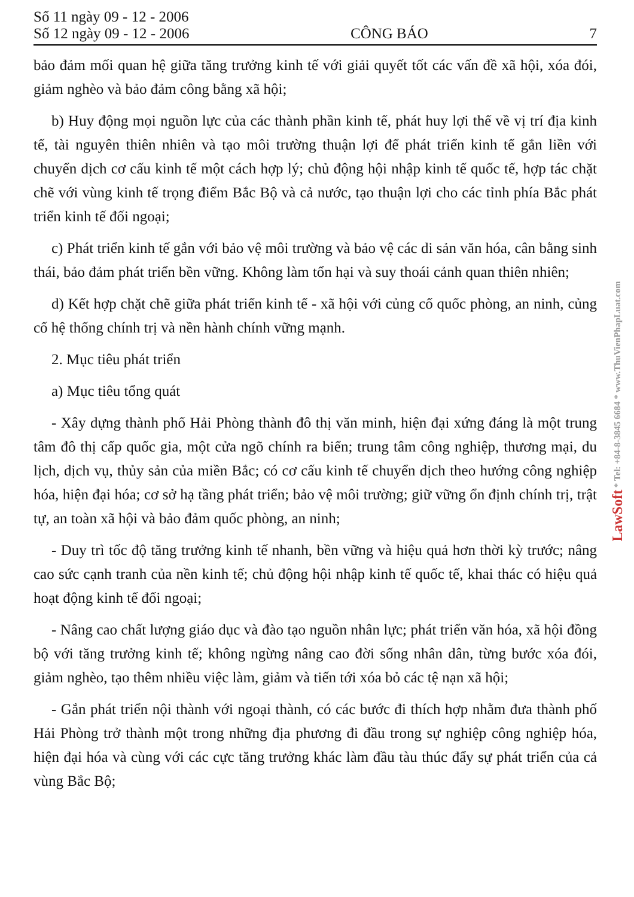Số 11 ngày 09 - 12 - 2006
Số 12 ngày 09 - 12 - 2006
CÔNG BÁO
7
bảo đảm mối quan hệ giữa tăng trưởng kinh tế với giải quyết tốt các vấn đề xã hội, xóa đói, giảm nghèo và bảo đảm công bằng xã hội;
b) Huy động mọi nguồn lực của các thành phần kinh tế, phát huy lợi thế về vị trí địa kinh tế, tài nguyên thiên nhiên và tạo môi trường thuận lợi để phát triển kinh tế gắn liền với chuyển dịch cơ cấu kinh tế một cách hợp lý; chủ động hội nhập kinh tế quốc tế, hợp tác chặt chẽ với vùng kinh tế trọng điểm Bắc Bộ và cả nước, tạo thuận lợi cho các tỉnh phía Bắc phát triển kinh tế đối ngoại;
c) Phát triển kinh tế gắn với bảo vệ môi trường và bảo vệ các di sản văn hóa, cân bằng sinh thái, bảo đảm phát triển bền vững. Không làm tổn hại và suy thoái cảnh quan thiên nhiên;
d) Kết hợp chặt chẽ giữa phát triển kinh tế - xã hội với củng cố quốc phòng, an ninh, củng cố hệ thống chính trị và nền hành chính vững mạnh.
2. Mục tiêu phát triển
a) Mục tiêu tổng quát
- Xây dựng thành phố Hải Phòng thành đô thị văn minh, hiện đại xứng đáng là một trung tâm đô thị cấp quốc gia, một cửa ngõ chính ra biển; trung tâm công nghiệp, thương mại, du lịch, dịch vụ, thủy sản của miền Bắc; có cơ cấu kinh tế chuyển dịch theo hướng công nghiệp hóa, hiện đại hóa; cơ sở hạ tầng phát triển; bảo vệ môi trường; giữ vững ổn định chính trị, trật tự, an toàn xã hội và bảo đảm quốc phòng, an ninh;
- Duy trì tốc độ tăng trưởng kinh tế nhanh, bền vững và hiệu quả hơn thời kỳ trước; nâng cao sức cạnh tranh của nền kinh tế; chủ động hội nhập kinh tế quốc tế, khai thác có hiệu quả hoạt động kinh tế đối ngoại;
- Nâng cao chất lượng giáo dục và đào tạo nguồn nhân lực; phát triển văn hóa, xã hội đồng bộ với tăng trưởng kinh tế; không ngừng nâng cao đời sống nhân dân, từng bước xóa đói, giảm nghèo, tạo thêm nhiều việc làm, giảm và tiến tới xóa bỏ các tệ nạn xã hội;
- Gắn phát triển nội thành với ngoại thành, có các bước đi thích hợp nhằm đưa thành phố Hải Phòng trở thành một trong những địa phương đi đầu trong sự nghiệp công nghiệp hóa, hiện đại hóa và cùng với các cực tăng trưởng khác làm đầu tàu thúc đẩy sự phát triển của cả vùng Bắc Bộ;
LawSoft * Tel: +84-8-3845 6684 * www.ThuVienPhapLuat.com